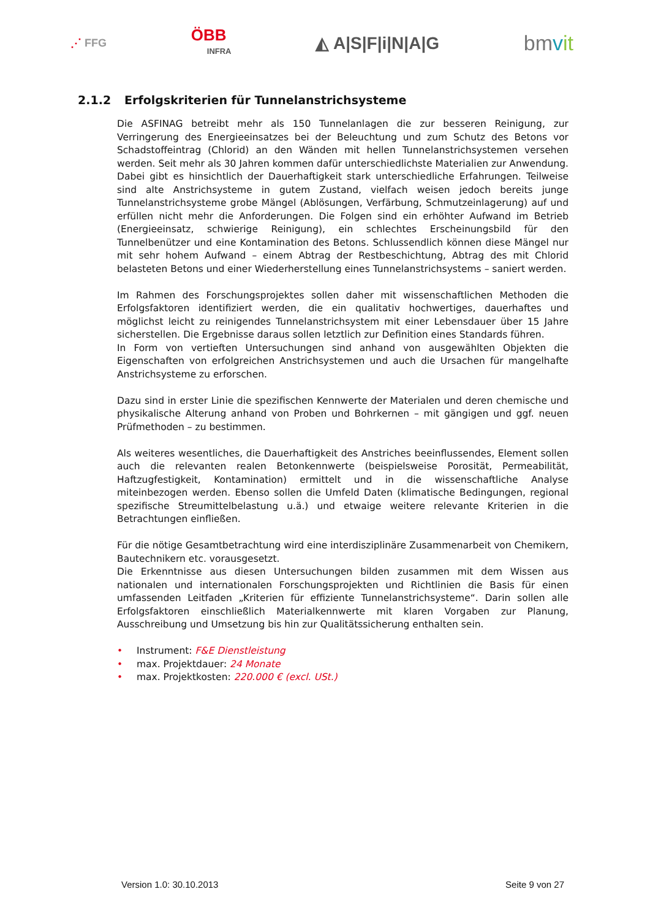⋰ FFG
ÖBB
INFRA
◭ A|S|F|i|N|A|G
bmvit
2.1.2 Erfolgskriterien für Tunnelanstrichsysteme
Die ASFINAG betreibt mehr als 150 Tunnelanlagen die zur besseren Reinigung, zur Verringerung des Energieeinsatzes bei der Beleuchtung und zum Schutz des Betons vor Schadstoffeintrag (Chlorid) an den Wänden mit hellen Tunnelanstrichsystemen versehen werden. Seit mehr als 30 Jahren kommen dafür unterschiedlichste Materialien zur Anwendung. Dabei gibt es hinsichtlich der Dauerhaftigkeit stark unterschiedliche Erfahrungen. Teilweise sind alte Anstrichsysteme in gutem Zustand, vielfach weisen jedoch bereits junge Tunnelanstrichsysteme grobe Mängel (Ablösungen, Verfärbung, Schmutzeinlagerung) auf und erfüllen nicht mehr die Anforderungen. Die Folgen sind ein erhöhter Aufwand im Betrieb (Energieeinsatz, schwierige Reinigung), ein schlechtes Erscheinungsbild für den Tunnelbenützer und eine Kontamination des Betons. Schlussendlich können diese Mängel nur mit sehr hohem Aufwand – einem Abtrag der Restbeschichtung, Abtrag des mit Chlorid belasteten Betons und einer Wiederherstellung eines Tunnelanstrichsystems – saniert werden.
Im Rahmen des Forschungsprojektes sollen daher mit wissenschaftlichen Methoden die Erfolgsfaktoren identifiziert werden, die ein qualitativ hochwertiges, dauerhaftes und möglichst leicht zu reinigendes Tunnelanstrichsystem mit einer Lebensdauer über 15 Jahre sicherstellen. Die Ergebnisse daraus sollen letztlich zur Definition eines Standards führen.
In Form von vertieften Untersuchungen sind anhand von ausgewählten Objekten die Eigenschaften von erfolgreichen Anstrichsystemen und auch die Ursachen für mangelhafte Anstrichsysteme zu erforschen.
Dazu sind in erster Linie die spezifischen Kennwerte der Materialen und deren chemische und physikalische Alterung anhand von Proben und Bohrkernen – mit gängigen und ggf. neuen Prüfmethoden – zu bestimmen.
Als weiteres wesentliches, die Dauerhaftigkeit des Anstriches beeinflussendes, Element sollen auch die relevanten realen Betonkennwerte (beispielsweise Porosität, Permeabilität, Haftzugfestigkeit, Kontamination) ermittelt und in die wissenschaftliche Analyse miteinbezogen werden. Ebenso sollen die Umfeld Daten (klimatische Bedingungen, regional spezifische Streumittelbelastung u.ä.) und etwaige weitere relevante Kriterien in die Betrachtungen einfließen.
Für die nötige Gesamtbetrachtung wird eine interdisziplinäre Zusammenarbeit von Chemikern, Bautechnikern etc. vorausgesetzt.
Die Erkenntnisse aus diesen Untersuchungen bilden zusammen mit dem Wissen aus nationalen und internationalen Forschungsprojekten und Richtlinien die Basis für einen umfassenden Leitfaden „Kriterien für effiziente Tunnelanstrichsysteme“. Darin sollen alle Erfolgsfaktoren einschließlich Materialkennwerte mit klaren Vorgaben zur Planung, Ausschreibung und Umsetzung bis hin zur Qualitätssicherung enthalten sein.
• Instrument: F&E Dienstleistung
• max. Projektdauer: 24 Monate
• max. Projektkosten: 220.000 € (excl. USt.)
Version 1.0: 30.10.2013 Seite 9 von 27